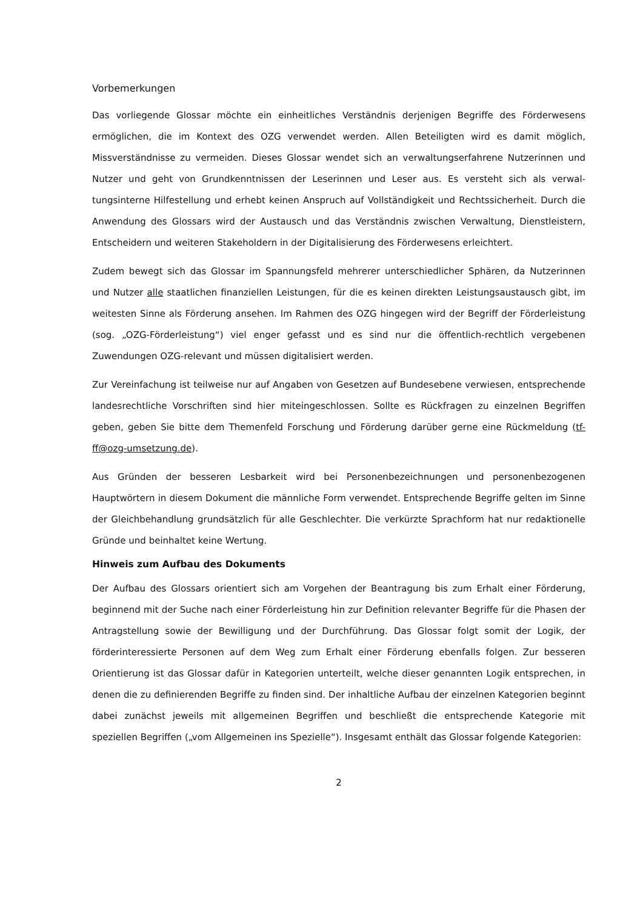Vorbemerkungen
Das vorliegende Glossar möchte ein einheitliches Verständnis derjenigen Begriffe des Förderwesens ermöglichen, die im Kontext des OZG verwendet werden. Allen Beteiligten wird es damit möglich, Missverständnisse zu vermeiden. Dieses Glossar wendet sich an verwaltungserfahrene Nutzerinnen und Nutzer und geht von Grundkenntnissen der Leserinnen und Leser aus. Es versteht sich als verwal­tungsinterne Hilfestellung und erhebt keinen Anspruch auf Vollständigkeit und Rechtssicherheit. Durch die Anwendung des Glossars wird der Austausch und das Verständnis zwischen Verwaltung, Dienstleistern, Entscheidern und weiteren Stakeholdern in der Digitalisierung des Förderwesens er­leichtert.
Zudem bewegt sich das Glossar im Spannungsfeld mehrerer unterschiedlicher Sphären, da Nutzerin­nen und Nutzer alle staatlichen finanziellen Leistungen, für die es keinen direkten Leistungsaustausch gibt, im weitesten Sinne als Förderung ansehen. Im Rahmen des OZG hingegen wird der Begriff der Förderleistung (sog. „OZG-Förderleistung“) viel enger gefasst und es sind nur die öffentlich-rechtlich vergebenen Zuwendungen OZG-relevant und müssen digitalisiert werden.
Zur Vereinfachung ist teilweise nur auf Angaben von Gesetzen auf Bundesebene verwiesen, entspre­chende landesrechtliche Vorschriften sind hier miteingeschlossen. Sollte es Rückfragen zu einzelnen Begriffen geben, geben Sie bitte dem Themenfeld Forschung und Förderung darüber gerne eine Rück­meldung (tf-ff@ozg-umsetzung.de).
Aus Gründen der besseren Lesbarkeit wird bei Personenbezeichnungen und personenbezogenen Hauptwörtern in diesem Dokument die männliche Form verwendet. Entsprechende Begriffe gelten im Sinne der Gleichbehandlung grundsätzlich für alle Geschlechter. Die verkürzte Sprachform hat nur re­daktionelle Gründe und beinhaltet keine Wertung.
Hinweis zum Aufbau des Dokuments
Der Aufbau des Glossars orientiert sich am Vorgehen der Beantragung bis zum Erhalt einer Förderung, beginnend mit der Suche nach einer Förderleistung hin zur Definition relevanter Begriffe für die Phasen der Antragstellung sowie der Bewilligung und der Durchführung. Das Glossar folgt somit der Logik, der förderinteressierte Personen auf dem Weg zum Erhalt einer Förderung ebenfalls folgen. Zur besseren Orientierung ist das Glossar dafür in Kategorien unterteilt, welche dieser genannten Logik entsprechen, in denen die zu definierenden Begriffe zu finden sind. Der inhaltliche Aufbau der einzelnen Kategorien beginnt dabei zunächst jeweils mit allgemeinen Begriffen und beschließt die entsprechende Kategorie mit speziellen Begriffen („vom Allgemeinen ins Spezielle“). Insgesamt enthält das Glossar folgende Kategorien:
2